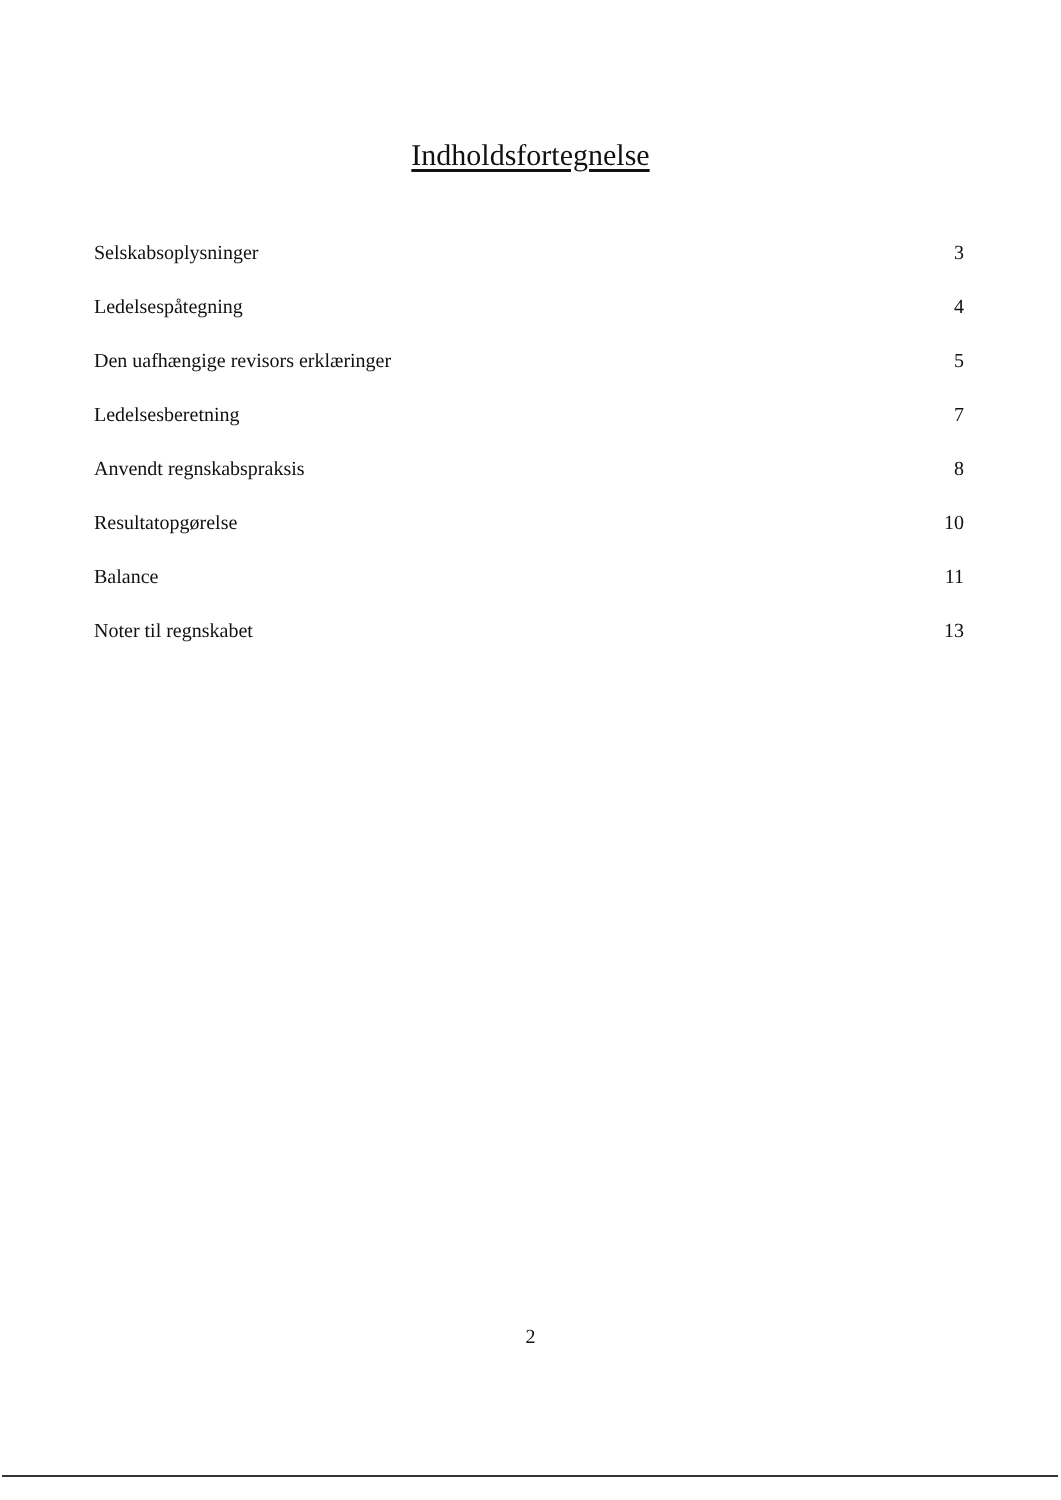Indholdsfortegnelse
| Selskabsoplysninger | 3 |
| Ledelsespåtegning | 4 |
| Den uafhængige revisors erklæringer | 5 |
| Ledelsesberetning | 7 |
| Anvendt regnskabspraksis | 8 |
| Resultatopgørelse | 10 |
| Balance | 11 |
| Noter til regnskabet | 13 |
2